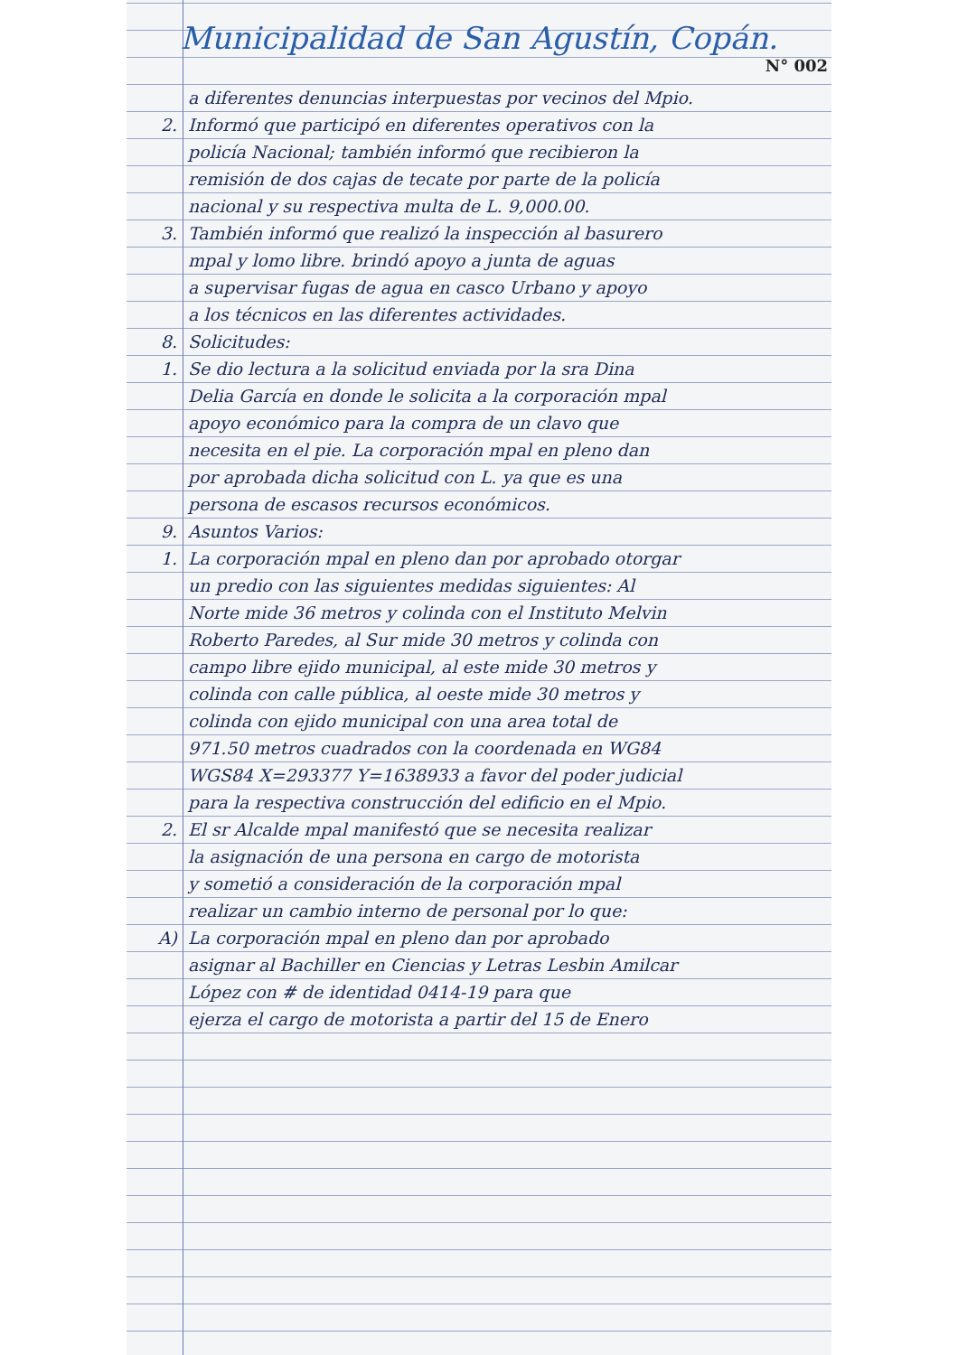Municipalidad de San Agustín, Copán.
N° 002
a diferentes denuncias interpuestas por vecinos del Mpio.
2. Informó que participó en diferentes operativos con la
policía Nacional; también informó que recibieron la
remisión de dos cajas de tecate por parte de la policía
nacional y su respectiva multa de L. 9,000.00.
3. También informó que realizó la inspección al basurero
mpal y lomo libre. brindó apoyo a junta de aguas
a supervisar fugas de agua en casco Urbano y apoyo
a los técnicos en las diferentes actividades.
8. Solicitudes:
1. Se dio lectura a la solicitud enviada por la sra Dina
Delia García en donde le solicita a la corporación mpal
apoyo económico para la compra de un clavo que
necesita en el pie. La corporación mpal en pleno dan
por aprobada dicha solicitud con L. ya que es una
persona de escasos recursos económicos.
9. Asuntos Varios:
1. La corporación mpal en pleno dan por aprobado otorgar
un predio con las siguientes medidas siguientes: Al
Norte mide 36 metros y colinda con el Instituto Melvin
Roberto Paredes, al Sur mide 30 metros y colinda con
campo libre ejido municipal, al este mide 30 metros y
colinda con calle pública, al oeste mide 30 metros y
colinda con ejido municipal con una area total de
971.50 metros cuadrados con la coordenada en WG84
WGS84 X=293377 Y=1638933 a favor del poder judicial
para la respectiva construcción del edificio en el Mpio.
2. El sr Alcalde mpal manifestó que se necesita realizar
la asignación de una persona en cargo de motorista
y sometió a consideración de la corporación mpal
realizar un cambio interno de personal por lo que:
A) La corporación mpal en pleno dan por aprobado
asignar al Bachiller en Ciencias y Letras Lesbin Amilcar
López con # de identidad 0414-19 para que
ejerza el cargo de motorista a partir del 15 de Enero